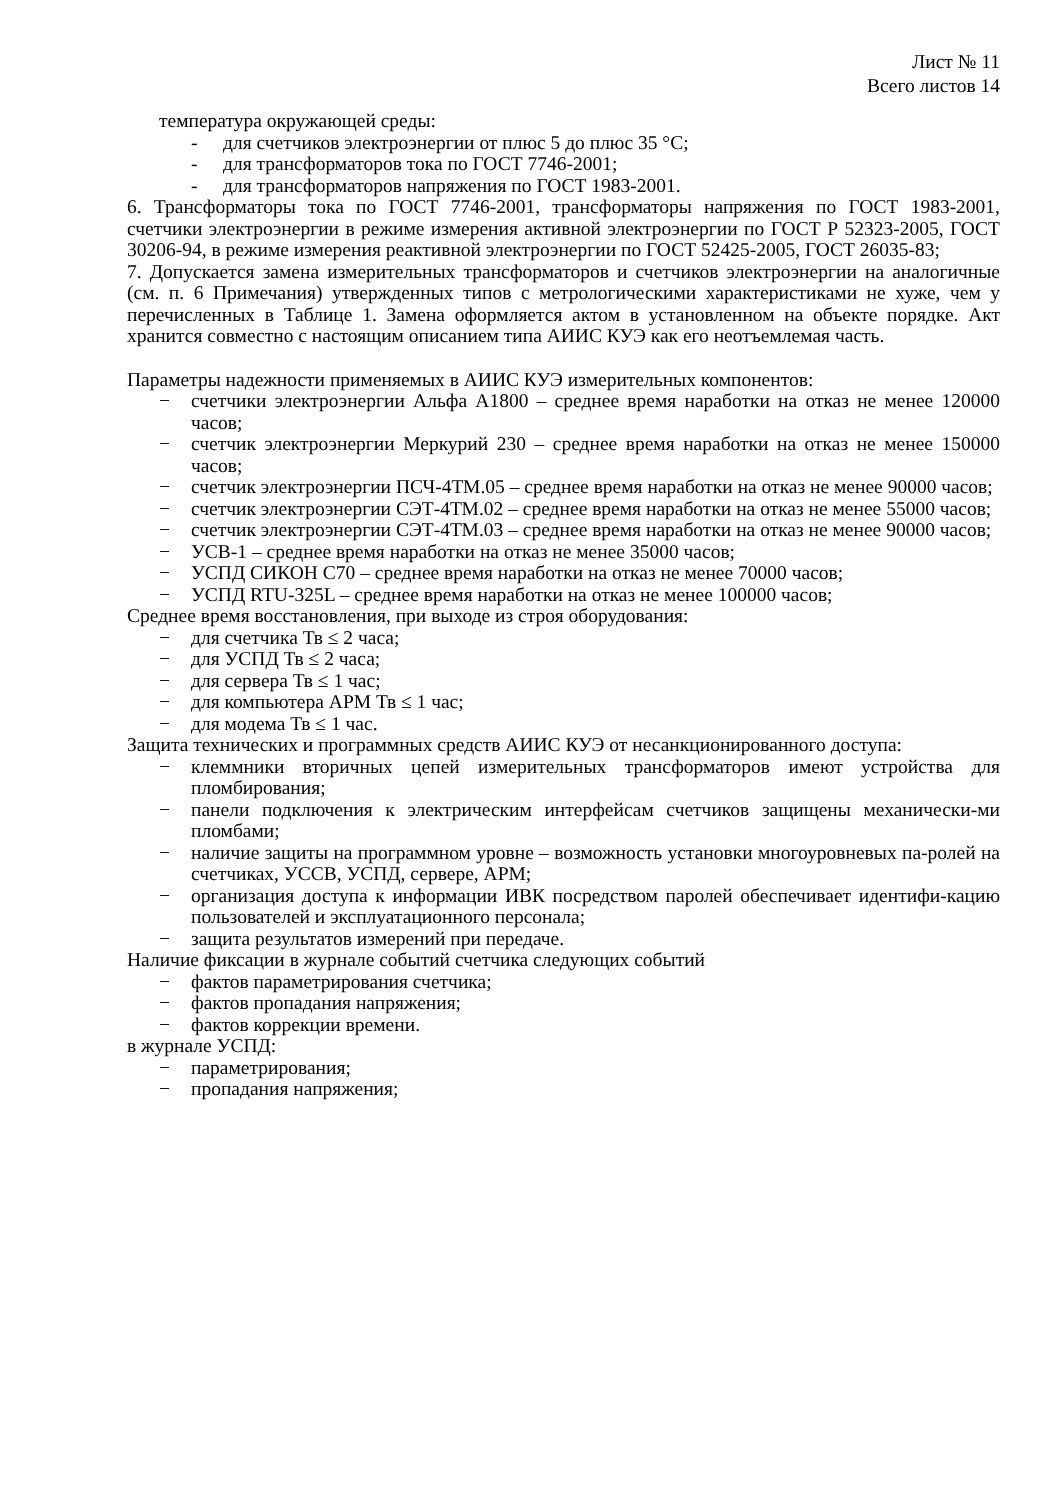Лист № 11
Всего листов 14
температура окружающей среды:
- для счетчиков электроэнергии от плюс 5 до плюс 35 °С;
- для трансформаторов тока по ГОСТ 7746-2001;
- для трансформаторов напряжения по ГОСТ 1983-2001.
6. Трансформаторы тока по ГОСТ 7746-2001, трансформаторы напряжения по ГОСТ 1983-2001, счетчики электроэнергии в режиме измерения активной электроэнергии по ГОСТ Р 52323-2005, ГОСТ 30206-94, в режиме измерения реактивной электроэнергии по ГОСТ 52425-2005, ГОСТ 26035-83;
7. Допускается замена измерительных трансформаторов и счетчиков электроэнергии на аналогичные (см. п. 6 Примечания) утвержденных типов с метрологическими характеристиками не хуже, чем у перечисленных в Таблице 1. Замена оформляется актом в установленном на объекте порядке. Акт хранится совместно с настоящим описанием типа АИИС КУЭ как его неотъемлемая часть.
Параметры надежности применяемых в АИИС КУЭ измерительных компонентов:
− счетчики электроэнергии Альфа А1800 – среднее время наработки на отказ не менее 120000 часов;
− счетчик электроэнергии Меркурий 230 – среднее время наработки на отказ не менее 150000 часов;
− счетчик электроэнергии ПСЧ-4ТМ.05 – среднее время наработки на отказ не менее 90000 часов;
− счетчик электроэнергии СЭТ-4ТМ.02 – среднее время наработки на отказ не менее 55000 часов;
− счетчик электроэнергии СЭТ-4ТМ.03 – среднее время наработки на отказ не менее 90000 часов;
− УСВ-1 – среднее время наработки на отказ не менее 35000 часов;
− УСПД СИКОН С70 – среднее время наработки на отказ не менее 70000 часов;
− УСПД RTU-325L – среднее время наработки на отказ не менее 100000 часов;
Среднее время восстановления, при выходе из строя оборудования:
− для счетчика Тв ≤ 2 часа;
− для УСПД Тв ≤ 2 часа;
− для сервера Тв ≤ 1 час;
− для компьютера АРМ Тв ≤ 1 час;
− для модема Тв ≤ 1 час.
Защита технических и программных средств АИИС КУЭ от несанкционированного доступа:
− клеммники вторичных цепей измерительных трансформаторов имеют устройства для пломбирования;
− панели подключения к электрическим интерфейсам счетчиков защищены механически-ми пломбами;
− наличие защиты на программном уровне – возможность установки многоуровневых па-ролей на счетчиках, УССВ, УСПД, сервере, АРМ;
− организация доступа к информации ИВК посредством паролей обеспечивает идентифи-кацию пользователей и эксплуатационного персонала;
− защита результатов измерений при передаче.
Наличие фиксации в журнале событий счетчика следующих событий
− фактов параметрирования счетчика;
− фактов пропадания напряжения;
− фактов коррекции времени.
в журнале УСПД:
− параметрирования;
− пропадания напряжения;